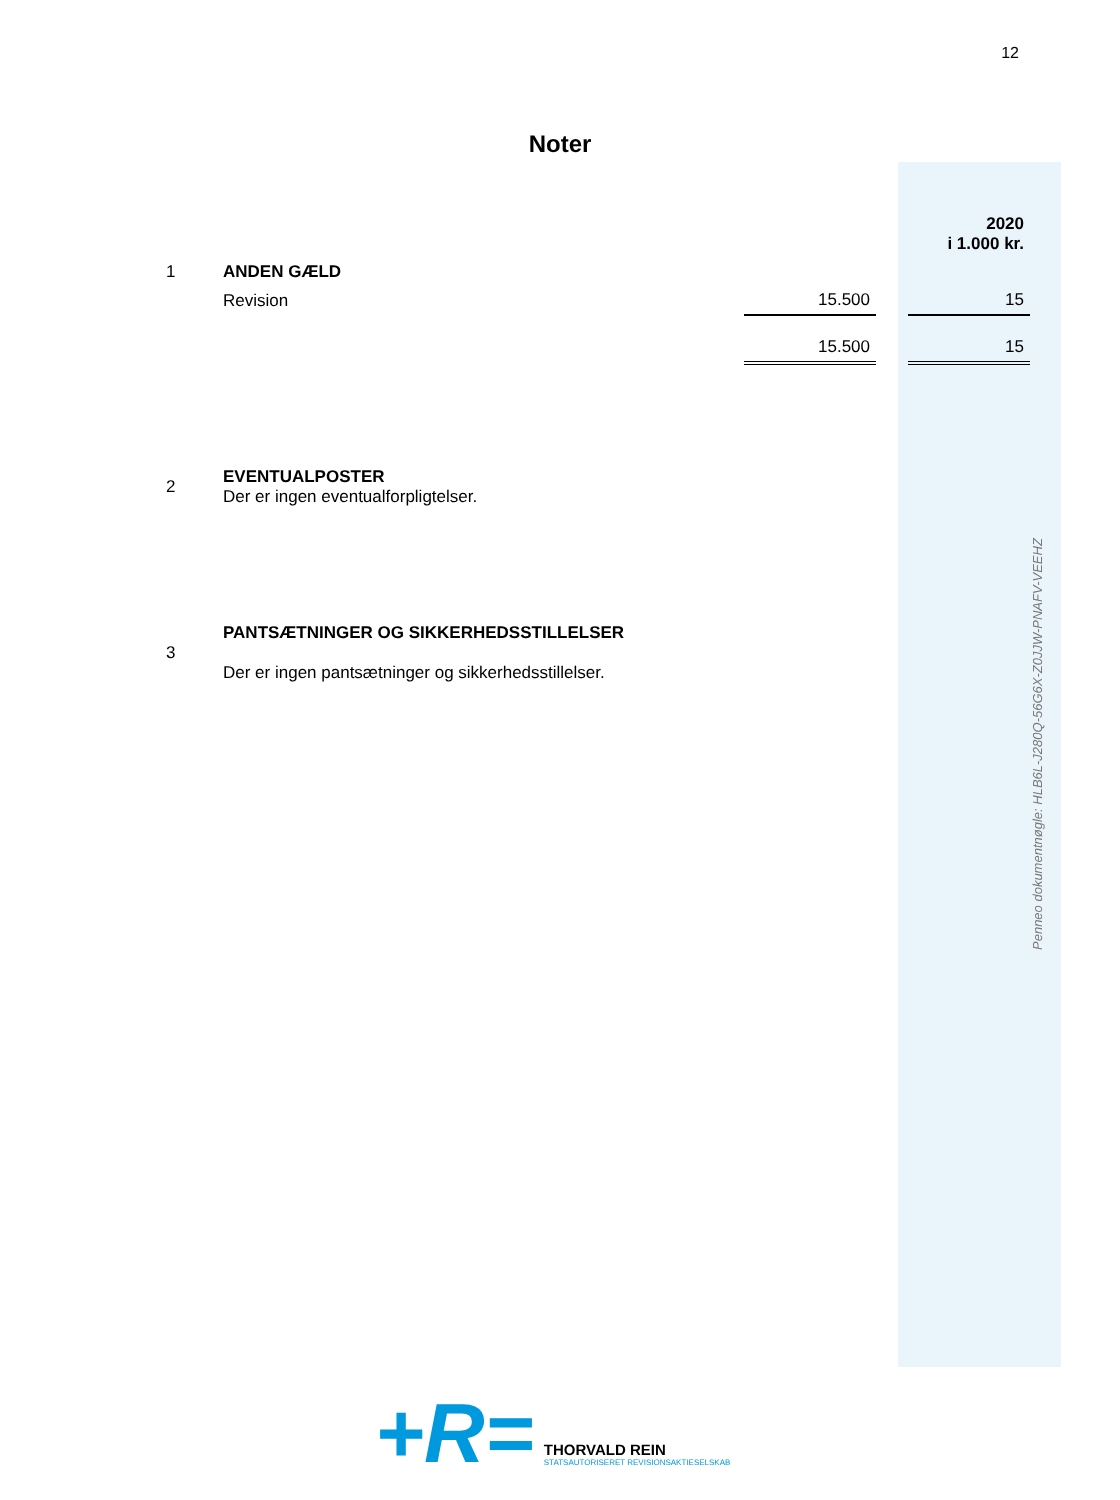12
Noter
| | | | | 2020 i 1.000 kr. |
| 1 | ANDEN GÆLD | | | |
| | Revision | 15.500 | | 15 |
| | | 15.500 | | 15 |
| 2 | EVENTUALPOSTER Der er ingen eventualforpligtelser. | | | |
| 3 | PANTSÆTNINGER OG SIKKERHEDSSTILLELSER Der er ingen pantsætninger og sikkerhedsstillelser. | | | |
Penneo dokumentnøgle: HLB6L-J280Q-56G6X-Z0JJW-PNAFV-VEEHZ
+R=
THORVALD REIN
STATSAUTORISERET REVISIONSAKTIESELSKAB